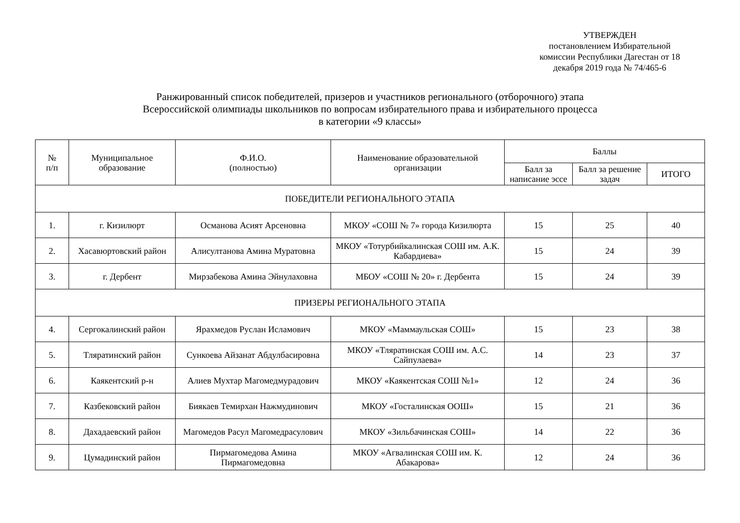УТВЕРЖДЕН
постановлением Избирательной комиссии Республики Дагестан от 18 декабря 2019 года № 74/465-6
Ранжированный список победителей, призеров и участников регионального (отборочного) этапа
Всероссийской олимпиады школьников по вопросам избирательного права и избирательного процесса
в категории «9 классы»
| № п/п | Муниципальное образование | Ф.И.О. (полностью) | Наименование образовательной организации | Баллы | | |
| --- | --- | --- | --- | --- | --- | --- |
| | | | | Балл за написание эссе | Балл за решение задач | ИТОГО |
| ПОБЕДИТЕЛИ РЕГИОНАЛЬНОГО ЭТАПА | | | | | | |
| 1. | г. Кизилюрт | Османова Асият Арсеновна | МКОУ «СОШ № 7» города Кизилюрта | 15 | 25 | 40 |
| 2. | Хасавюртовский район | Алисултанова Амина Муратовна | МКОУ «Тотурбийкалинская СОШ им. А.К. Кабардиева» | 15 | 24 | 39 |
| 3. | г. Дербент | Мирзабекова Амина Эйнулаховна | МБОУ «СОШ № 20» г. Дербента | 15 | 24 | 39 |
| ПРИЗЕРЫ РЕГИОНАЛЬНОГО ЭТАПА | | | | | | |
| 4. | Сергокалинский район | Ярахмедов Руслан Исламович | МКОУ «Маммаульская СОШ» | 15 | 23 | 38 |
| 5. | Тляратинский район | Сункоева Айзанат Абдулбасировна | МКОУ «Тляратинская СОШ им. А.С. Сайпулаева» | 14 | 23 | 37 |
| 6. | Каякентский р-н | Алиев Мухтар Магомедмурадович | МКОУ «Каякентская СОШ №1» | 12 | 24 | 36 |
| 7. | Казбековский район | Биякаев Темирхан Нажмудинович | МКОУ «Госталинская ООШ» | 15 | 21 | 36 |
| 8. | Дахадаевский район | Магомедов Расул Магомедрасулович | МКОУ «Зильбачинская СОШ» | 14 | 22 | 36 |
| 9. | Цумадинский район | Пирмагомедова Амина Пирмагомедовна | МКОУ «Агвалинская СОШ им. К. Абакарова» | 12 | 24 | 36 |